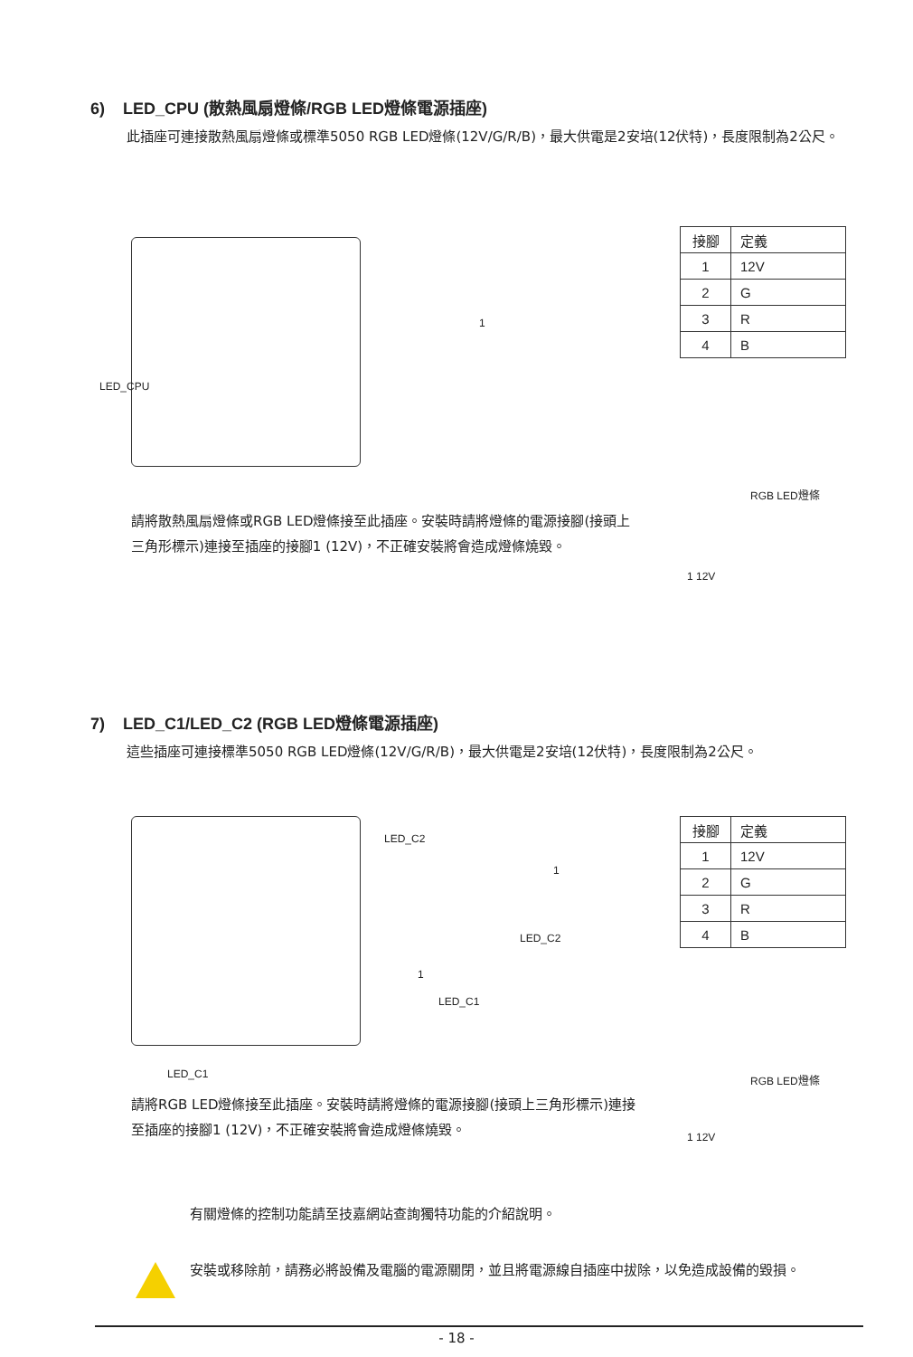6) LED_CPU (散熱風扇燈條/RGB LED燈條電源插座)
此插座可連接散熱風扇燈條或標準5050 RGB LED燈條(12V/G/R/B)，最大供電是2安培(12伏特)，長度限制為2公尺。
LED_CPU
1
| 接腳 | 定義 |
| --- | --- |
| 1 | 12V |
| 2 | G |
| 3 | R |
| 4 | B |
RGB LED燈條
1 12V
請將散熱風扇燈條或RGB LED燈條接至此插座。安裝時請將燈條的電源接腳(接頭上三角形標示)連接至插座的接腳1 (12V)，不正確安裝將會造成燈條燒毀。
7) LED_C1/LED_C2 (RGB LED燈條電源插座)
這些插座可連接標準5050 RGB LED燈條(12V/G/R/B)，最大供電是2安培(12伏特)，長度限制為2公尺。
LED_C2
1
LED_C2
1
LED_C1
LED_C1
| 接腳 | 定義 |
| --- | --- |
| 1 | 12V |
| 2 | G |
| 3 | R |
| 4 | B |
RGB LED燈條
1 12V
請將RGB LED燈條接至此插座。安裝時請將燈條的電源接腳(接頭上三角形標示)連接至插座的接腳1 (12V)，不正確安裝將會造成燈條燒毀。
有關燈條的控制功能請至技嘉網站查詢獨特功能的介紹說明。
安裝或移除前，請務必將設備及電腦的電源關閉，並且將電源線自插座中拔除，以免造成設備的毀損。
- 18 -